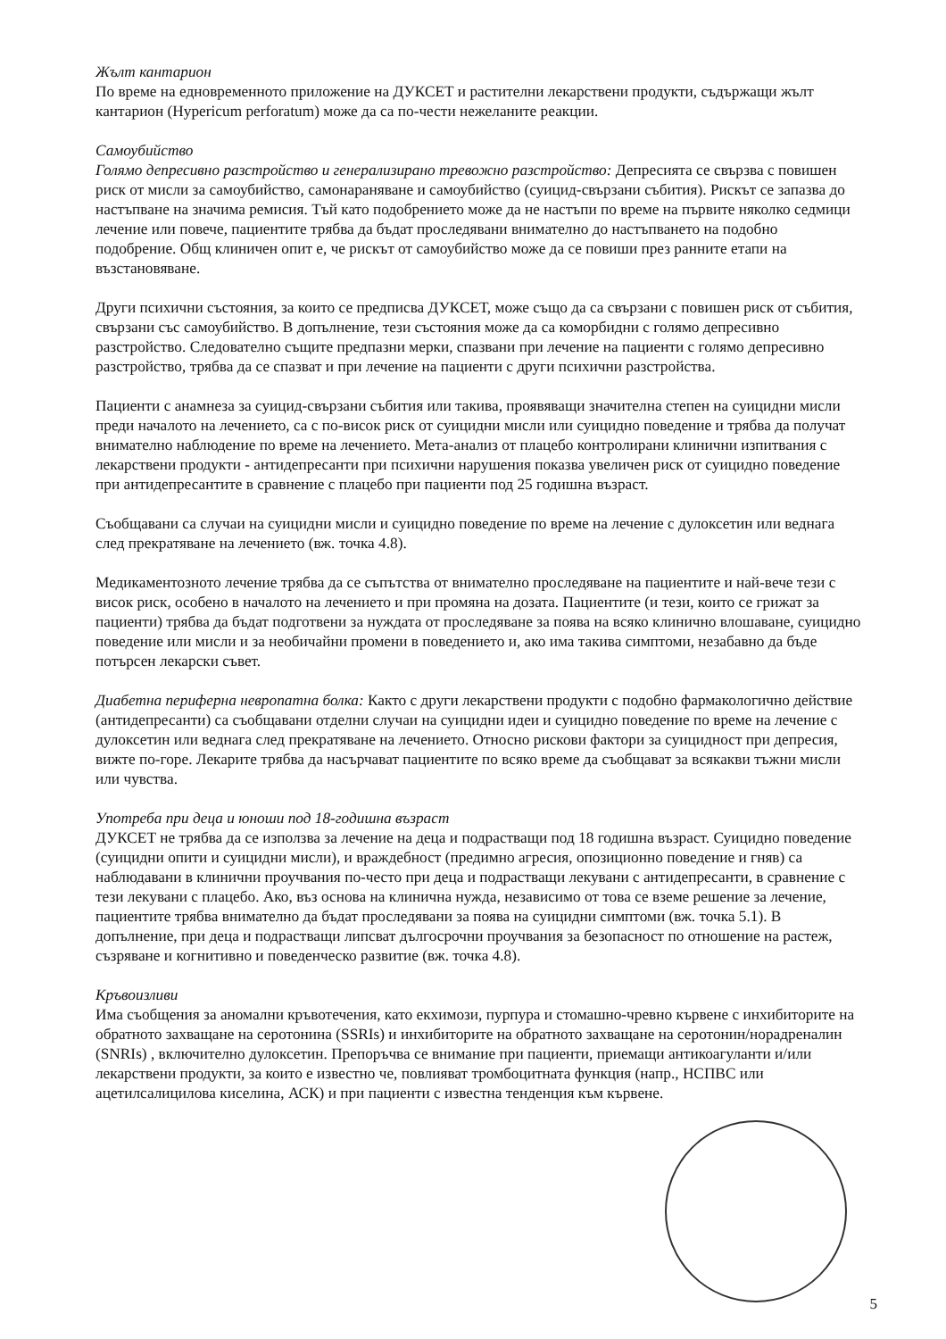Жълт кантарион
По време на едновременното приложение на ДУКСЕТ и растителни лекарствени продукти, съдържащи жълт кантарион (Hypericum perforatum) може да са по-чести нежеланите реакции.
Самоубийство
Голямо депресивно разстройство и генерализирано тревожно разстройство: Депресията се свързва с повишен риск от мисли за самоубийство, самонараняване и самоубийство (суицид-свързани събития). Рискът се запазва до настъпване на значима ремисия. Тъй като подобрението може да не настъпи по време на първите няколко седмици лечение или повече, пациентите трябва да бъдат проследявани внимателно до настъпването на подобно подобрение. Общ клиничен опит е, че рискът от самоубийство може да се повиши през ранните етапи на възстановяване.
Други психични състояния, за които се предписва ДУКСЕТ, може също да са свързани с повишен риск от събития, свързани със самоубийство. В допълнение, тези състояния може да са коморбидни с голямо депресивно разстройство. Следователно същите предпазни мерки, спазвани при лечение на пациенти с голямо депресивно разстройство, трябва да се спазват и при лечение на пациенти с други психични разстройства.
Пациенти с анамнеза за суицид-свързани събития или такива, проявяващи значителна степен на суицидни мисли преди началото на лечението, са с по-висок риск от суицидни мисли или суицидно поведение и трябва да получат внимателно наблюдение по време на лечението. Мета-анализ от плацебо контролирани клинични изпитвания с лекарствени продукти - антидепресанти при психични нарушения показва увеличен риск от суицидно поведение при антидепресантите в сравнение с плацебо при пациенти под 25 годишна възраст.
Съобщавани са случаи на суицидни мисли и суицидно поведение по време на лечение с дулоксетин или веднага след прекратяване на лечението (вж. точка 4.8).
Медикаментозното лечение трябва да се съпътства от внимателно проследяване на пациентите и най-вече тези с висок риск, особено в началото на лечението и при промяна на дозата. Пациентите (и тези, които се грижат за пациенти) трябва да бъдат подготвени за нуждата от проследяване за поява на всяко клинично влошаване, суицидно поведение или мисли и за необичайни промени в поведението и, ако има такива симптоми, незабавно да бъде потърсен лекарски съвет.
Диабетна периферна невропатна болка: Както с други лекарствени продукти с подобно фармакологично действие (антидепресанти) са съобщавани отделни случаи на суицидни идеи и суицидно поведение по време на лечение с дулоксетин или веднага след прекратяване на лечението. Относно рискови фактори за суицидност при депресия, вижте по-горе. Лекарите трябва да насърчават пациентите по всяко време да съобщават за всякакви тъжни мисли или чувства.
Употреба при деца и юноши под 18-годишна възраст
ДУКСЕТ не трябва да се използва за лечение на деца и подрастващи под 18 годишна възраст. Суицидно поведение (суицидни опити и суицидни мисли), и враждебност (предимно агресия, опозиционно поведение и гняв) са наблюдавани в клинични проучвания по-често при деца и подрастващи лекувани с антидепресанти, в сравнение с тези лекувани с плацебо. Ако, въз основа на клинична нужда, независимо от това се вземе решение за лечение, пациентите трябва внимателно да бъдат проследявани за поява на суицидни симптоми (вж. точка 5.1). В допълнение, при деца и подрастващи липсват дългосрочни проучвания за безопасност по отношение на растеж, съзряване и когнитивно и поведенческо развитие (вж. точка 4.8).
Кръвоизливи
Има съобщения за аномални кръвотечения, като екхимози, пурпура и стомашно-чревно кървене с инхибиторите на обратното захващане на серотонина (SSRIs) и инхибиторите на обратното захващане на серотонин/норадреналин (SNRIs) , включително дулоксетин. Препоръчва се внимание при пациенти, приемащи антикоагуланти и/или лекарствени продукти, за които е известно че, повлияват тромбоцитната функция (напр., НСПВС или ацетилсалицилова киселина, АСК) и при пациенти с известна тенденция към кървене.
5